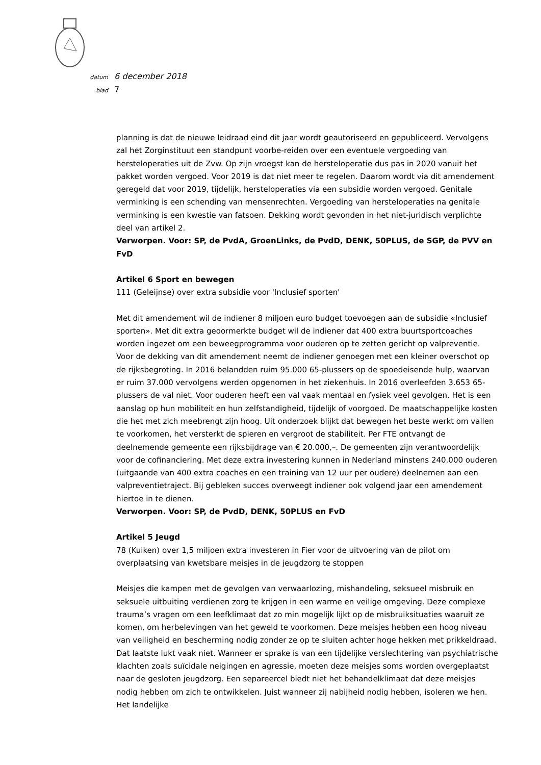datum 6 december 2018
blad 7
planning is dat de nieuwe leidraad eind dit jaar wordt geautoriseerd en gepubliceerd. Vervolgens zal het Zorginstituut een standpunt voorbe-reiden over een eventuele vergoeding van hersteloperaties uit de Zvw. Op zijn vroegst kan de hersteloperatie dus pas in 2020 vanuit het pakket worden vergoed. Voor 2019 is dat niet meer te regelen. Daarom wordt via dit amendement geregeld dat voor 2019, tijdelijk, hersteloperaties via een subsidie worden vergoed. Genitale verminking is een schending van mensenrechten. Vergoeding van hersteloperaties na genitale verminking is een kwestie van fatsoen. Dekking wordt gevonden in het niet-juridisch verplichte deel van artikel 2.
Verworpen. Voor: SP, de PvdA, GroenLinks, de PvdD, DENK, 50PLUS, de SGP, de PVV en FvD
Artikel 6 Sport en bewegen
111 (Geleijnse) over extra subsidie voor 'Inclusief sporten'
Met dit amendement wil de indiener 8 miljoen euro budget toevoegen aan de subsidie «Inclusief sporten». Met dit extra geoormerkte budget wil de indiener dat 400 extra buurtsportcoaches worden ingezet om een beweegprogramma voor ouderen op te zetten gericht op valpreventie. Voor de dekking van dit amendement neemt de indiener genoegen met een kleiner overschot op de rijksbegroting. In 2016 belandden ruim 95.000 65-plussers op de spoedeisende hulp, waarvan er ruim 37.000 vervolgens werden opgenomen in het ziekenhuis. In 2016 overleefden 3.653 65-plussers de val niet. Voor ouderen heeft een val vaak mentaal en fysiek veel gevolgen. Het is een aanslag op hun mobiliteit en hun zelfstandigheid, tijdelijk of voorgoed. De maatschappelijke kosten die het met zich meebrengt zijn hoog. Uit onderzoek blijkt dat bewegen het beste werkt om vallen te voorkomen, het versterkt de spieren en vergroot de stabiliteit. Per FTE ontvangt de deelnemende gemeente een rijksbijdrage van € 20.000,–. De gemeenten zijn verantwoordelijk voor de cofinanciering. Met deze extra investering kunnen in Nederland minstens 240.000 ouderen (uitgaande van 400 extra coaches en een training van 12 uur per oudere) deelnemen aan een valpreventietraject. Bij gebleken succes overweegt indiener ook volgend jaar een amendement hiertoe in te dienen.
Verworpen. Voor: SP, de PvdD, DENK, 50PLUS en FvD
Artikel 5 Jeugd
78 (Kuiken) over 1,5 miljoen extra investeren in Fier voor de uitvoering van de pilot om overplaatsing van kwetsbare meisjes in de jeugdzorg te stoppen
Meisjes die kampen met de gevolgen van verwaarlozing, mishandeling, seksueel misbruik en seksuele uitbuiting verdienen zorg te krijgen in een warme en veilige omgeving. Deze complexe trauma’s vragen om een leefklimaat dat zo min mogelijk lijkt op de misbruiksituaties waaruit ze komen, om herbelevingen van het geweld te voorkomen. Deze meisjes hebben een hoog niveau van veiligheid en bescherming nodig zonder ze op te sluiten achter hoge hekken met prikkeldraad. Dat laatste lukt vaak niet. Wanneer er sprake is van een tijdelijke verslechtering van psychiatrische klachten zoals suïcidale neigingen en agressie, moeten deze meisjes soms worden overgeplaatst naar de gesloten jeugdzorg. Een separeercel biedt niet het behandelklimaat dat deze meisjes nodig hebben om zich te ontwikkelen. Juist wanneer zij nabijheid nodig hebben, isoleren we hen. Het landelijke